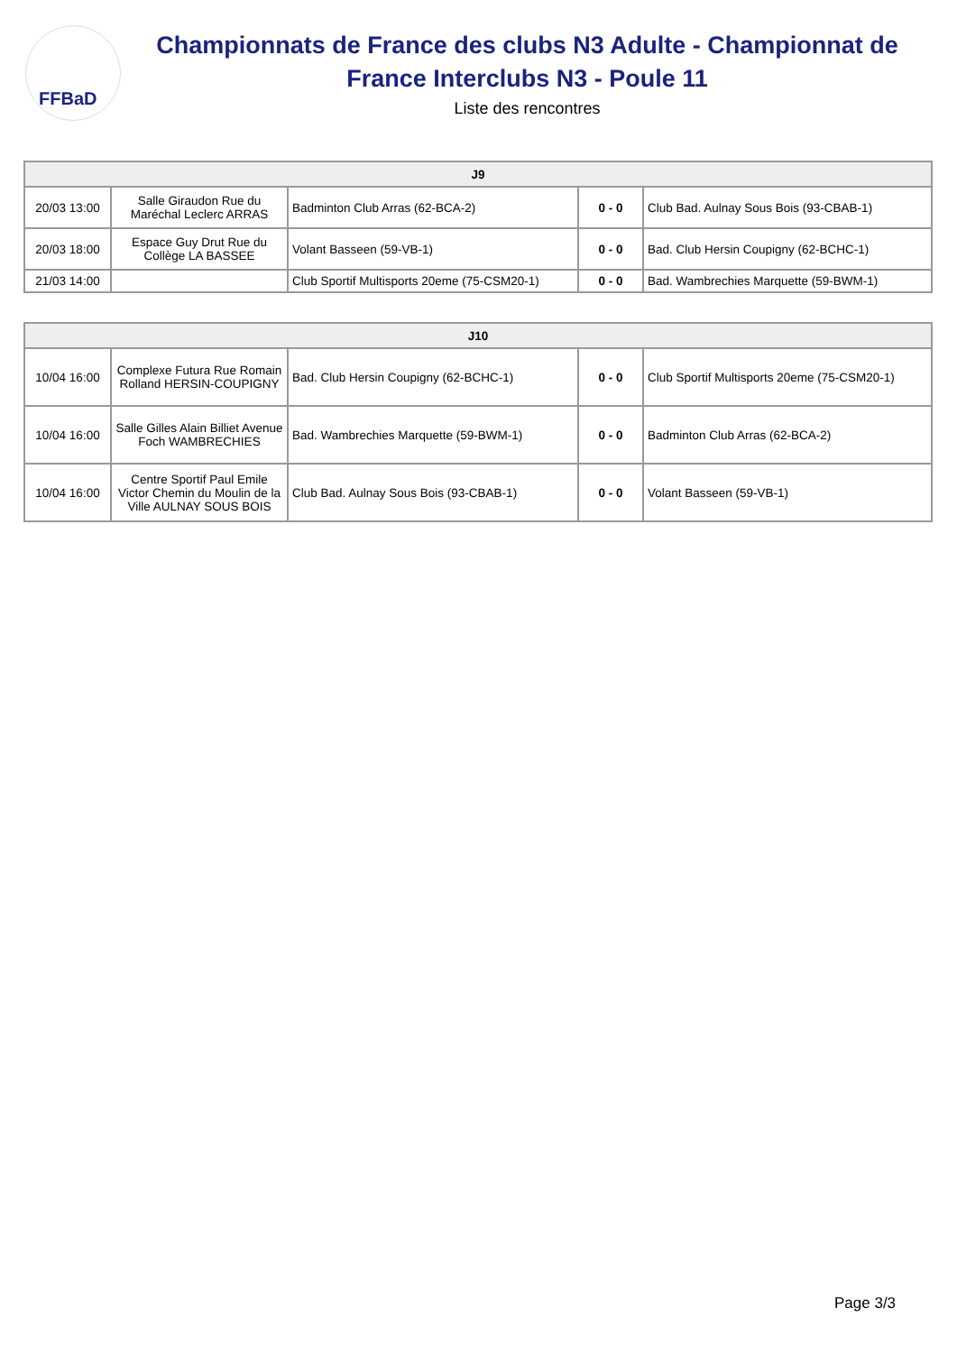FFBaD
Championnats de France des clubs N3 Adulte - Championnat de France Interclubs N3 - Poule 11
Liste des rencontres
| J9 | | | | |
| --- | --- | --- | --- | --- |
| 20/03 13:00 | Salle Giraudon Rue du Maréchal Leclerc ARRAS | Badminton Club Arras (62-BCA-2) | 0 - 0 | Club Bad. Aulnay Sous Bois (93-CBAB-1) |
| 20/03 18:00 | Espace Guy Drut Rue du Collège LA BASSEE | Volant Basseen (59-VB-1) | 0 - 0 | Bad. Club Hersin Coupigny (62-BCHC-1) |
| 21/03 14:00 | | Club Sportif Multisports 20eme (75-CSM20-1) | 0 - 0 | Bad. Wambrechies Marquette (59-BWM-1) |
| J10 | | | | |
| --- | --- | --- | --- | --- |
| 10/04 16:00 | Complexe Futura Rue Romain Rolland HERSIN-COUPIGNY | Bad. Club Hersin Coupigny (62-BCHC-1) | 0 - 0 | Club Sportif Multisports 20eme (75-CSM20-1) |
| 10/04 16:00 | Salle Gilles Alain Billiet Avenue Foch WAMBRECHIES | Bad. Wambrechies Marquette (59-BWM-1) | 0 - 0 | Badminton Club Arras (62-BCA-2) |
| 10/04 16:00 | Centre Sportif Paul Emile Victor Chemin du Moulin de la Ville AULNAY SOUS BOIS | Club Bad. Aulnay Sous Bois (93-CBAB-1) | 0 - 0 | Volant Basseen (59-VB-1) |
Page 3/3